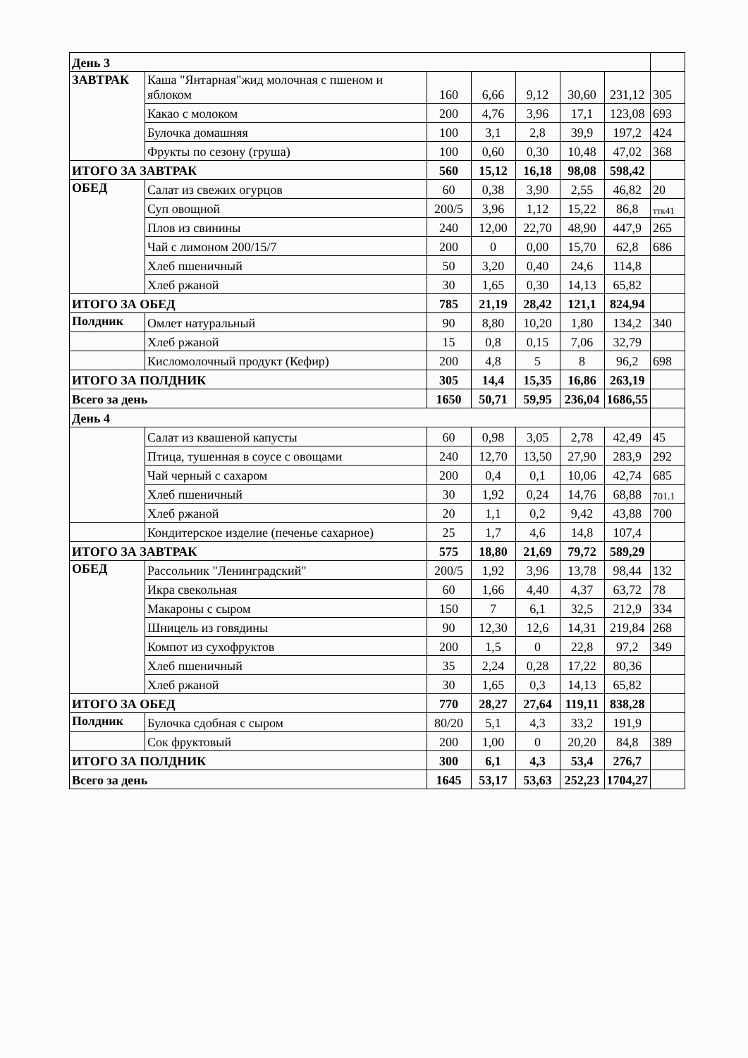| День 3 | | | | | | | |
| ЗАВТРАК | Каша "Янтарная"жид молочная с пшеном и яблоком | 160 | 6,66 | 9,12 | 30,60 | 231,12 | 305 |
| | Какао с молоком | 200 | 4,76 | 3,96 | 17,1 | 123,08 | 693 |
| | Булочка домашняя | 100 | 3,1 | 2,8 | 39,9 | 197,2 | 424 |
| | Фрукты по сезону (груша) | 100 | 0,60 | 0,30 | 10,48 | 47,02 | 368 |
| ИТОГО ЗА ЗАВТРАК | | 560 | 15,12 | 16,18 | 98,08 | 598,42 | |
| ОБЕД | Салат из свежих огурцов | 60 | 0,38 | 3,90 | 2,55 | 46,82 | 20 |
| | Суп овощной | 200/5 | 3,96 | 1,12 | 15,22 | 86,8 | ттк41 |
| | Плов из свинины | 240 | 12,00 | 22,70 | 48,90 | 447,9 | 265 |
| | Чай с лимоном 200/15/7 | 200 | 0 | 0,00 | 15,70 | 62,8 | 686 |
| | Хлеб пшеничный | 50 | 3,20 | 0,40 | 24,6 | 114,8 | |
| | Хлеб ржаной | 30 | 1,65 | 0,30 | 14,13 | 65,82 | |
| ИТОГО ЗА ОБЕД | | 785 | 21,19 | 28,42 | 121,1 | 824,94 | |
| Полдник | Омлет натуральный | 90 | 8,80 | 10,20 | 1,80 | 134,2 | 340 |
| | Хлеб ржаной | 15 | 0,8 | 0,15 | 7,06 | 32,79 | |
| | Кисломолочный продукт (Кефир) | 200 | 4,8 | 5 | 8 | 96,2 | 698 |
| ИТОГО ЗА ПОЛДНИК | | 305 | 14,4 | 15,35 | 16,86 | 263,19 | |
| Всего за день | | 1650 | 50,71 | 59,95 | 236,04 | 1686,55 | |
| День 4 | | | | | | | |
| | Салат из квашеной капусты | 60 | 0,98 | 3,05 | 2,78 | 42,49 | 45 |
| | Птица, тушенная в соусе с овощами | 240 | 12,70 | 13,50 | 27,90 | 283,9 | 292 |
| | Чай черный с сахаром | 200 | 0,4 | 0,1 | 10,06 | 42,74 | 685 |
| | Хлеб пшеничный | 30 | 1,92 | 0,24 | 14,76 | 68,88 | 701.1 |
| | Хлеб ржаной | 20 | 1,1 | 0,2 | 9,42 | 43,88 | 700 |
| | Кондитерское изделие (печенье сахарное) | 25 | 1,7 | 4,6 | 14,8 | 107,4 | |
| ИТОГО ЗА ЗАВТРАК | | 575 | 18,80 | 21,69 | 79,72 | 589,29 | |
| ОБЕД | Рассольник "Ленинградский" | 200/5 | 1,92 | 3,96 | 13,78 | 98,44 | 132 |
| | Икра свекольная | 60 | 1,66 | 4,40 | 4,37 | 63,72 | 78 |
| | Макароны с сыром | 150 | 7 | 6,1 | 32,5 | 212,9 | 334 |
| | Шницель из говядины | 90 | 12,30 | 12,6 | 14,31 | 219,84 | 268 |
| | Компот из сухофруктов | 200 | 1,5 | 0 | 22,8 | 97,2 | 349 |
| | Хлеб пшеничный | 35 | 2,24 | 0,28 | 17,22 | 80,36 | |
| | Хлеб ржаной | 30 | 1,65 | 0,3 | 14,13 | 65,82 | |
| ИТОГО ЗА ОБЕД | | 770 | 28,27 | 27,64 | 119,11 | 838,28 | |
| Полдник | Булочка сдобная с сыром | 80/20 | 5,1 | 4,3 | 33,2 | 191,9 | |
| | Сок фруктовый | 200 | 1,00 | 0 | 20,20 | 84,8 | 389 |
| ИТОГО ЗА ПОЛДНИК | | 300 | 6,1 | 4,3 | 53,4 | 276,7 | |
| Всего за день | | 1645 | 53,17 | 53,63 | 252,23 | 1704,27 | |